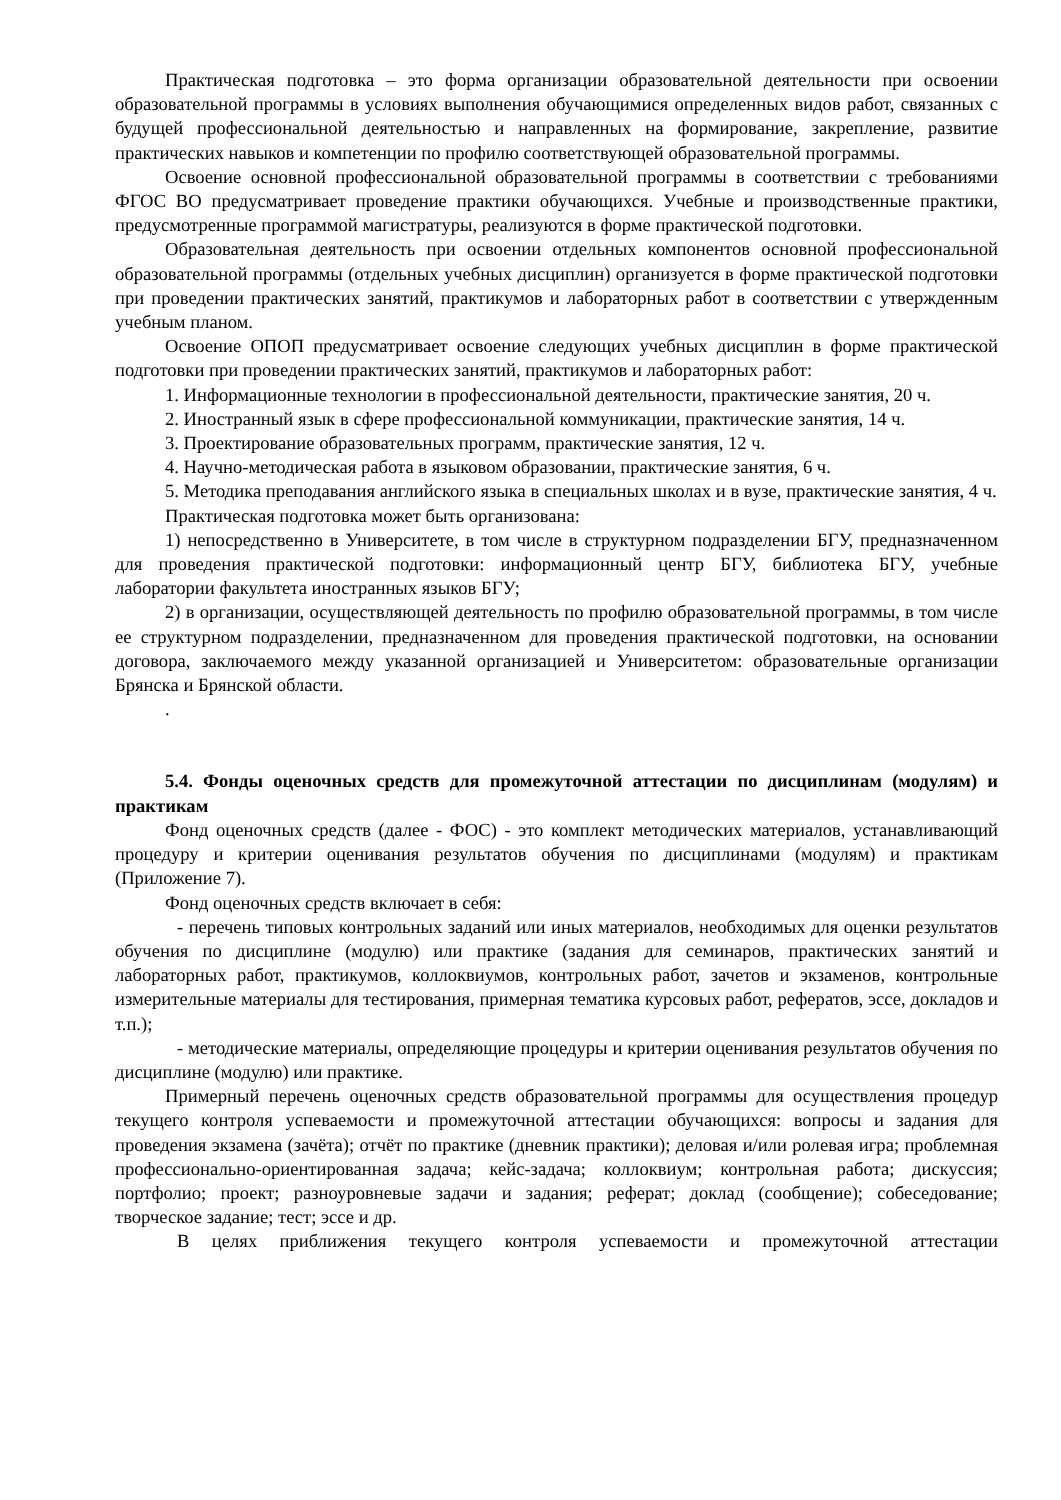Практическая подготовка – это форма организации образовательной деятельности при освоении образовательной программы в условиях выполнения обучающимися определенных видов работ, связанных с будущей профессиональной деятельностью и направленных на формирование, закрепление, развитие практических навыков и компетенции по профилю соответствующей образовательной программы.
Освоение основной профессиональной образовательной программы в соответствии с требованиями ФГОС ВО предусматривает проведение практики обучающихся. Учебные и производственные практики, предусмотренные программой магистратуры, реализуются в форме практической подготовки.
Образовательная деятельность при освоении отдельных компонентов основной профессиональной образовательной программы (отдельных учебных дисциплин) организуется в форме практической подготовки при проведении практических занятий, практикумов и лабораторных работ в соответствии с утвержденным учебным планом.
Освоение ОПОП предусматривает освоение следующих учебных дисциплин в форме практической подготовки при проведении практических занятий, практикумов и лабораторных работ:
1. Информационные технологии в профессиональной деятельности, практические занятия, 20 ч.
2. Иностранный язык в сфере профессиональной коммуникации, практические занятия, 14 ч.
3. Проектирование образовательных программ, практические занятия, 12 ч.
4. Научно-методическая работа в языковом образовании, практические занятия, 6 ч.
5. Методика преподавания английского языка в специальных школах и в вузе, практические занятия, 4 ч.
Практическая подготовка может быть организована:
1) непосредственно в Университете, в том числе в структурном подразделении БГУ, предназначенном для проведения практической подготовки: информационный центр БГУ, библиотека БГУ, учебные лаборатории факультета иностранных языков БГУ;
2) в организации, осуществляющей деятельность по профилю образовательной программы, в том числе ее структурном подразделении, предназначенном для проведения практической подготовки, на основании договора, заключаемого между указанной организацией и Университетом: образовательные организации Брянска и Брянской области.
.
5.4. Фонды оценочных средств для промежуточной аттестации по дисциплинам (модулям) и практикам
Фонд оценочных средств (далее - ФОС) - это комплект методических материалов, устанавливающий процедуру и критерии оценивания результатов обучения по дисциплинами (модулям) и практикам (Приложение 7).
Фонд оценочных средств включает в себя:
- перечень типовых контрольных заданий или иных материалов, необходимых для оценки результатов обучения по дисциплине (модулю) или практике (задания для семинаров, практических занятий и лабораторных работ, практикумов, коллоквиумов, контрольных работ, зачетов и экзаменов, контрольные измерительные материалы для тестирования, примерная тематика курсовых работ, рефератов, эссе, докладов и т.п.);
- методические материалы, определяющие процедуры и критерии оценивания результатов обучения по дисциплине (модулю) или практике.
Примерный перечень оценочных средств образовательной программы для осуществления процедур текущего контроля успеваемости и промежуточной аттестации обучающихся: вопросы и задания для проведения экзамена (зачёта); отчёт по практике (дневник практики); деловая и/или ролевая игра; проблемная профессионально-ориентированная задача; кейс-задача; коллоквиум; контрольная работа; дискуссия; портфолио; проект; разноуровневые задачи и задания; реферат; доклад (сообщение); собеседование; творческое задание; тест; эссе и др.
В целях приближения текущего контроля успеваемости и промежуточной аттестации